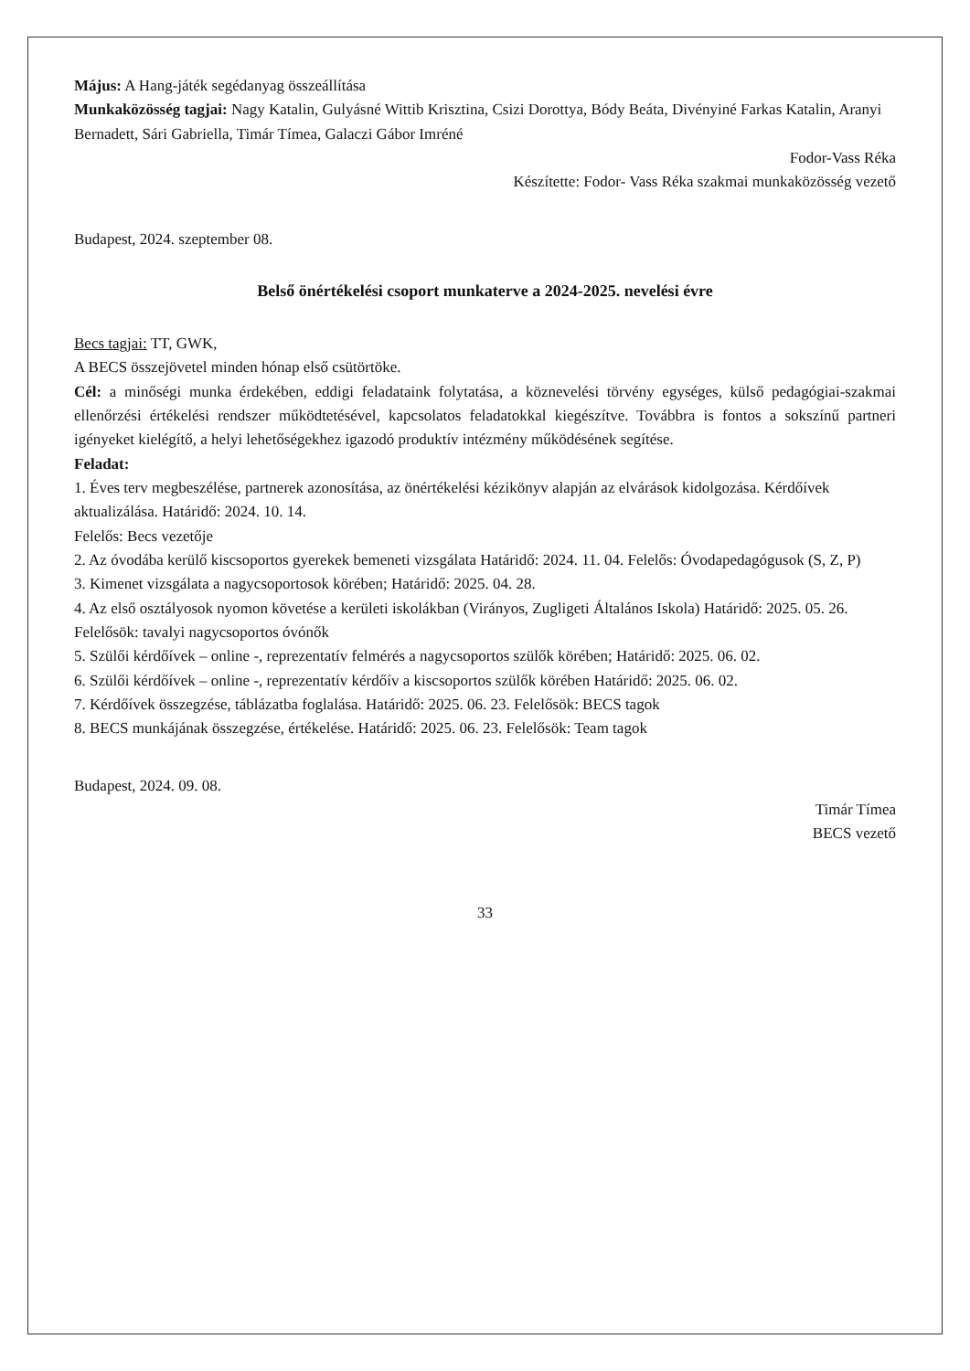Május: A Hang-játék segédanyag összeállítása
Munkaközösség tagjai: Nagy Katalin, Gulyásné Wittib Krisztina, Csizi Dorottya, Bódy Beáta, Divényiné Farkas Katalin, Aranyi Bernadett, Sári Gabriella, Timár Tímea, Galaczi Gábor Imréné
Fodor-Vass Réka
Készítette: Fodor- Vass Réka szakmai munkaközösség vezető
Budapest, 2024. szeptember 08.
Belső önértékelési csoport munkaterve a 2024-2025. nevelési évre
Becs tagjai: TT, GWK,
A BECS összejövetel minden hónap első csütörtöke.
Cél: a minőségi munka érdekében, eddigi feladataink folytatása, a köznevelési törvény egységes, külső pedagógiai-szakmai ellenőrzési értékelési rendszer működtetésével, kapcsolatos feladatokkal kiegészítve. Továbbra is fontos a sokszínű partneri igényeket kielégítő, a helyi lehetőségekhez igazodó produktív intézmény működésének segítése.
Feladat:
1. Éves terv megbeszélése, partnerek azonosítása, az önértékelési kézikönyv alapján az elvárások kidolgozása. Kérdőívek aktualizálása. Határidő: 2024. 10. 14.
Felelős: Becs vezetője
2. Az óvodába kerülő kiscsoportos gyerekek bemeneti vizsgálata Határidő: 2024. 11. 04. Felelős: Óvodapedagógusok (S, Z, P)
3. Kimenet vizsgálata a nagycsoportosok körében; Határidő: 2025. 04. 28.
4. Az első osztályosok nyomon követése a kerületi iskolákban (Virányos, Zugligeti Általános Iskola) Határidő: 2025. 05. 26. Felelősök: tavalyi nagycsoportos óvónők
5. Szülői kérdőívek – online -, reprezentatív felmérés a nagycsoportos szülők körében; Határidő: 2025. 06. 02.
6. Szülői kérdőívek – online -, reprezentatív kérdőív a kiscsoportos szülők körében Határidő: 2025. 06. 02.
7. Kérdőívek összegzése, táblázatba foglalása. Határidő: 2025. 06. 23. Felelősök: BECS tagok
8. BECS munkájának összegzése, értékelése. Határidő: 2025. 06. 23. Felelősök: Team tagok
Budapest, 2024. 09. 08.
Timár Tímea
BECS vezető
33